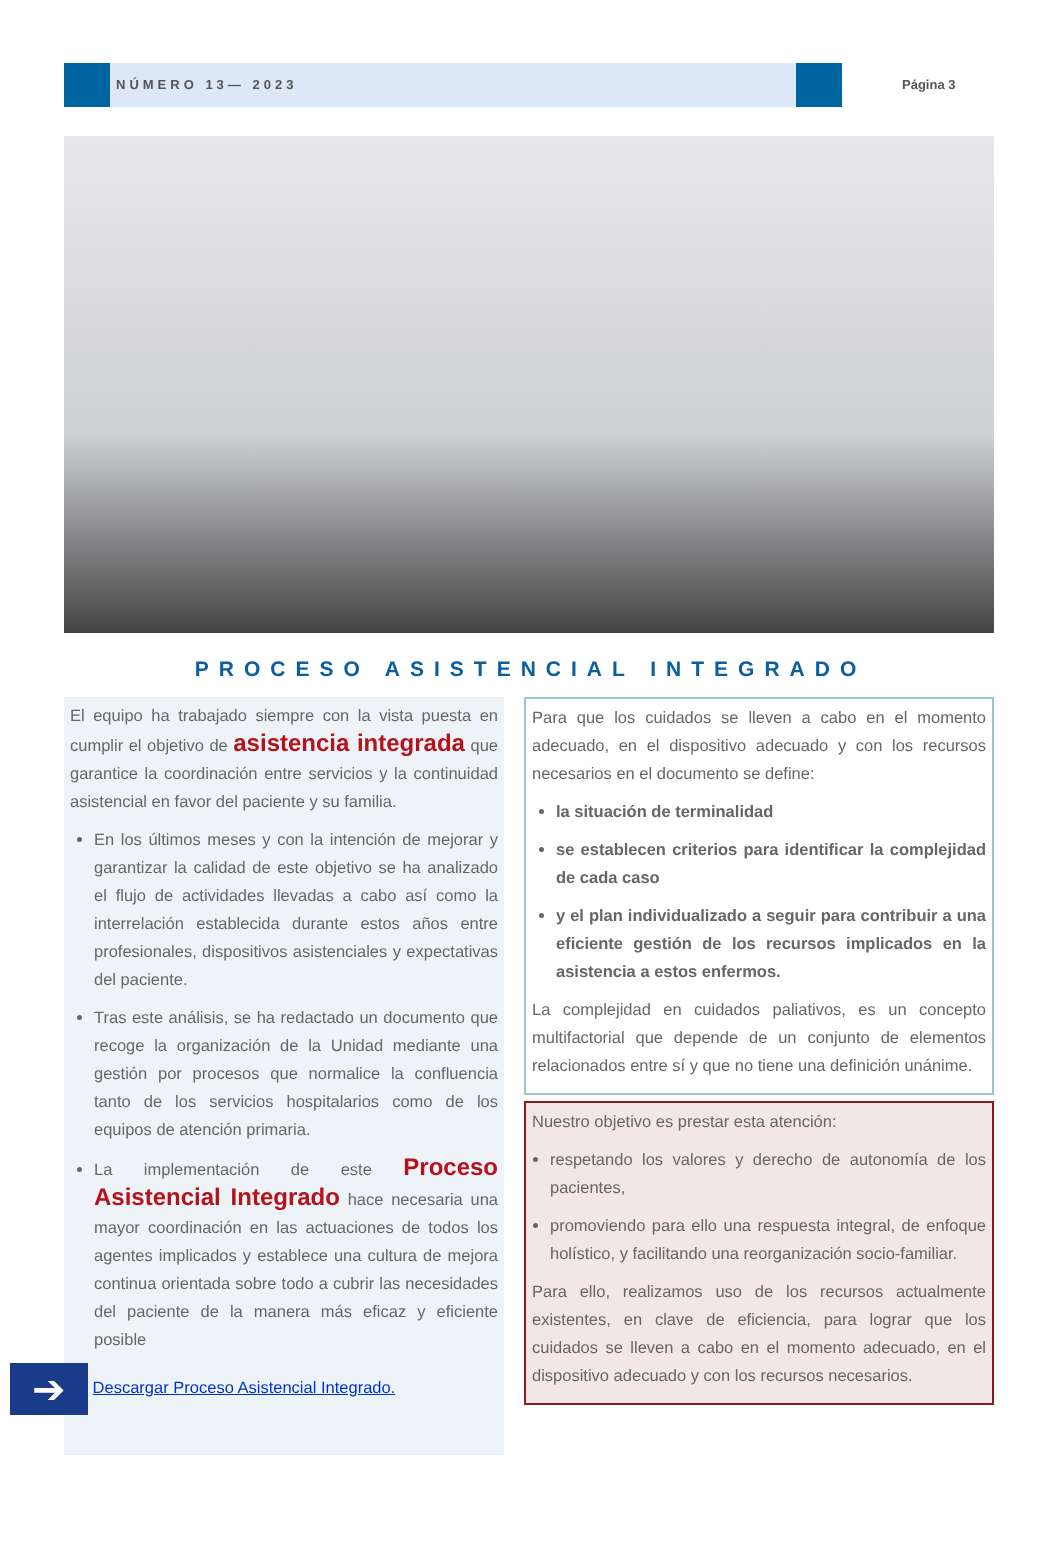NÚMERO 13— 2023
Página 3
PROCESO ASISTENCIAL INTEGRADO
El equipo ha trabajado siempre con la vista puesta en cumplir el objetivo de asistencia integrada que garantice la coordinación entre servicios y la continuidad asistencial en favor del paciente y su familia.
En los últimos meses y con la intención de mejorar y garantizar la calidad de este objetivo se ha analizado el flujo de actividades llevadas a cabo así como la interrelación establecida durante estos años entre profesionales, dispositivos asistenciales y expectativas del paciente.
Tras este análisis, se ha redactado un documento que recoge la organización de la Unidad mediante una gestión por procesos que normalice la confluencia tanto de los servicios hospitalarios como de los equipos de atención primaria.
La implementación de este Proceso Asistencial Integrado hace necesaria una mayor coordinación en las actuaciones de todos los agentes implicados y establece una cultura de mejora continua orientada sobre todo a cubrir las necesidades del paciente de la manera más eficaz y eficiente posible
➔ Descargar Proceso Asistencial Integrado.
Para que los cuidados se lleven a cabo en el momento adecuado, en el dispositivo adecuado y con los recursos necesarios en el documento se define:
la situación de terminalidad
se establecen criterios para identificar la complejidad de cada caso
y el plan individualizado a seguir para contribuir a una eficiente gestión de los recursos implicados en la asistencia a estos enfermos.
La complejidad en cuidados paliativos, es un concepto multifactorial que depende de un conjunto de elementos relacionados entre sí y que no tiene una definición unánime.
Nuestro objetivo es prestar esta atención:
respetando los valores y derecho de autonomía de los pacientes,
promoviendo para ello una respuesta integral, de enfoque holístico, y facilitando una reorganización socio-familiar.
Para ello, realizamos uso de los recursos actualmente existentes, en clave de eficiencia, para lograr que los cuidados se lleven a cabo en el momento adecuado, en el dispositivo adecuado y con los recursos necesarios.